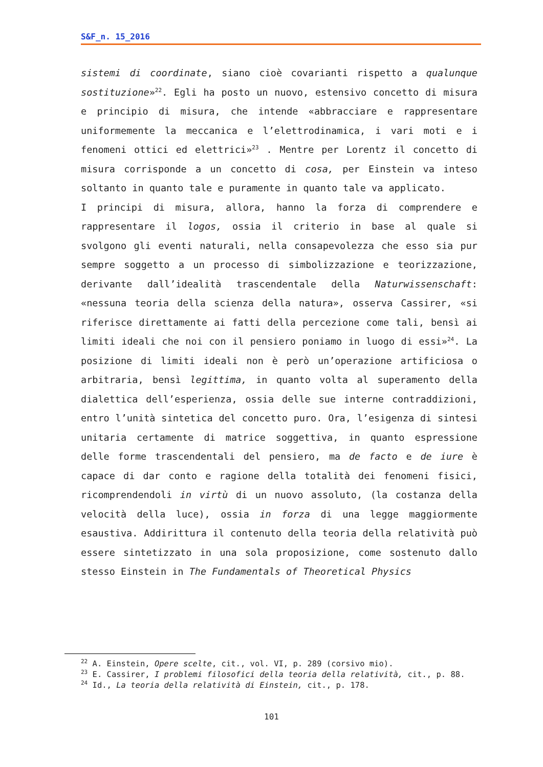S&F_n. 15_2016
sistemi di coordinate, siano cioè covarianti rispetto a qualunque sostituzione»<sup>22</sup>. Egli ha posto un nuovo, estensivo concetto di misura e principio di misura, che intende «abbracciare e rappresentare uniformemente la meccanica e l’elettrodinamica, i vari moti e i fenomeni ottici ed elettrici»<sup>23</sup> . Mentre per Lorentz il concetto di misura corrisponde a un concetto di cosa, per Einstein va inteso soltanto in quanto tale e puramente in quanto tale va applicato.
I principi di misura, allora, hanno la forza di comprendere e rappresentare il logos, ossia il criterio in base al quale si svolgono gli eventi naturali, nella consapevolezza che esso sia pur sempre soggetto a un processo di simbolizzazione e teorizzazione, derivante dall’idealità trascendentale della Naturwissenschaft: «nessuna teoria della scienza della natura», osserva Cassirer, «si riferisce direttamente ai fatti della percezione come tali, bensì ai limiti ideali che noi con il pensiero poniamo in luogo di essi»<sup>24</sup>. La posizione di limiti ideali non è però un’operazione artificiosa o arbitraria, bensì legittima, in quanto volta al superamento della dialettica dell’esperienza, ossia delle sue interne contraddizioni, entro l’unità sintetica del concetto puro. Ora, l’esigenza di sintesi unitaria certamente di matrice soggettiva, in quanto espressione delle forme trascendentali del pensiero, ma de facto e de iure è capace di dar conto e ragione della totalità dei fenomeni fisici, ricomprendendoli in virtù di un nuovo assoluto, (la costanza della velocità della luce), ossia in forza di una legge maggiormente esaustiva. Addirittura il contenuto della teoria della relatività può essere sintetizzato in una sola proposizione, come sostenuto dallo stesso Einstein in The Fundamentals of Theoretical Physics
<sup>22</sup> A. Einstein, Opere scelte, cit., vol. VI, p. 289 (corsivo mio).
<sup>23</sup> E. Cassirer, I problemi filosofici della teoria della relatività, cit., p. 88.
<sup>24</sup> Id., La teoria della relatività di Einstein, cit., p. 178.
101